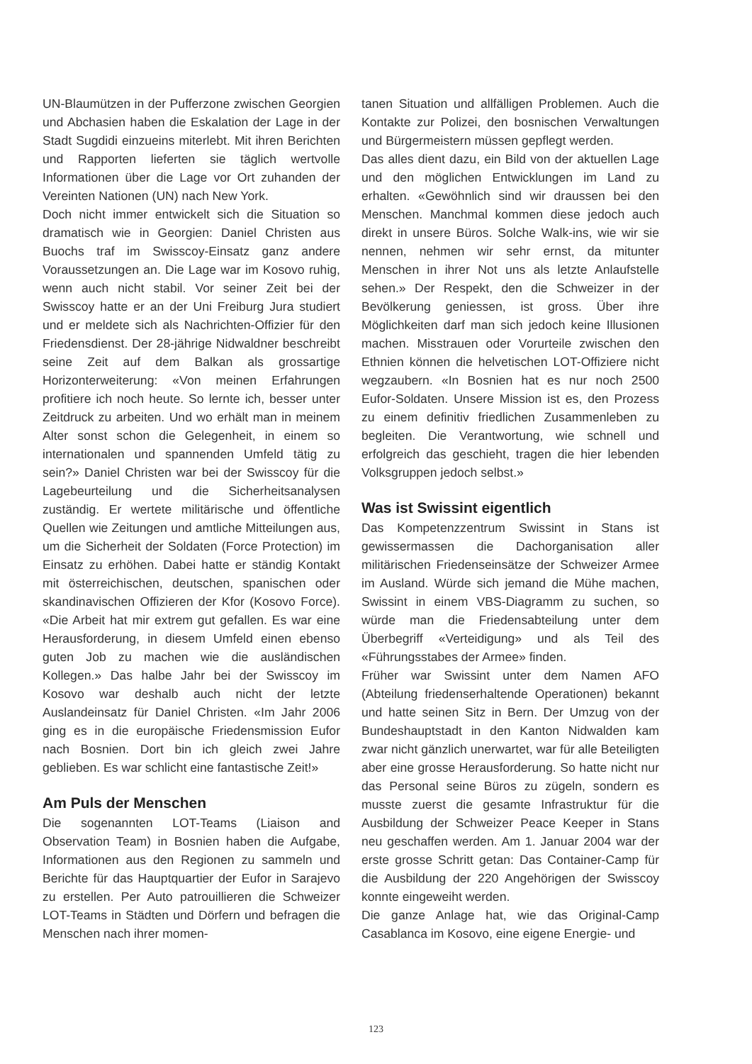UN-Blaumützen in der Pufferzone zwischen Georgien und Abchasien haben die Eskalation der Lage in der Stadt Sugdidi einzueins miterlebt. Mit ihren Berichten und Rapporten lieferten sie täglich wertvolle Informationen über die Lage vor Ort zuhanden der Vereinten Nationen (UN) nach New York.
Doch nicht immer entwickelt sich die Situation so dramatisch wie in Georgien: Daniel Christen aus Buochs traf im Swisscoy-Einsatz ganz andere Voraussetzungen an. Die Lage war im Kosovo ruhig, wenn auch nicht stabil. Vor seiner Zeit bei der Swisscoy hatte er an der Uni Freiburg Jura studiert und er meldete sich als Nachrichten-Offizier für den Friedensdienst. Der 28-jährige Nidwaldner beschreibt seine Zeit auf dem Balkan als grossartige Horizonterweiterung: «Von meinen Erfahrungen profitiere ich noch heute. So lernte ich, besser unter Zeitdruck zu arbeiten. Und wo erhält man in meinem Alter sonst schon die Gelegenheit, in einem so internationalen und spannenden Umfeld tätig zu sein?» Daniel Christen war bei der Swisscoy für die Lagebeurteilung und die Sicherheitsanalysen zuständig. Er wertete militärische und öffentliche Quellen wie Zeitungen und amtliche Mitteilungen aus, um die Sicherheit der Soldaten (Force Protection) im Einsatz zu erhöhen. Dabei hatte er ständig Kontakt mit österreichischen, deutschen, spanischen oder skandinavischen Offizieren der Kfor (Kosovo Force). «Die Arbeit hat mir extrem gut gefallen. Es war eine Herausforderung, in diesem Umfeld einen ebenso guten Job zu machen wie die ausländischen Kollegen.» Das halbe Jahr bei der Swisscoy im Kosovo war deshalb auch nicht der letzte Auslandeinsatz für Daniel Christen. «Im Jahr 2006 ging es in die europäische Friedensmission Eufor nach Bosnien. Dort bin ich gleich zwei Jahre geblieben. Es war schlicht eine fantastische Zeit!»
Am Puls der Menschen
Die sogenannten LOT-Teams (Liaison and Observation Team) in Bosnien haben die Aufgabe, Informationen aus den Regionen zu sammeln und Berichte für das Hauptquartier der Eufor in Sarajevo zu erstellen. Per Auto patrouillieren die Schweizer LOT-Teams in Städten und Dörfern und befragen die Menschen nach ihrer momen-
tanen Situation und allfälligen Problemen. Auch die Kontakte zur Polizei, den bosnischen Verwaltungen und Bürgermeistern müssen gepflegt werden.
Das alles dient dazu, ein Bild von der aktuellen Lage und den möglichen Entwicklungen im Land zu erhalten. «Gewöhnlich sind wir draussen bei den Menschen. Manchmal kommen diese jedoch auch direkt in unsere Büros. Solche Walk-ins, wie wir sie nennen, nehmen wir sehr ernst, da mitunter Menschen in ihrer Not uns als letzte Anlaufstelle sehen.» Der Respekt, den die Schweizer in der Bevölkerung geniessen, ist gross. Über ihre Möglichkeiten darf man sich jedoch keine Illusionen machen. Misstrauen oder Vorurteile zwischen den Ethnien können die helvetischen LOT-Offiziere nicht wegzaubern. «In Bosnien hat es nur noch 2500 Eufor-Soldaten. Unsere Mission ist es, den Prozess zu einem definitiv friedlichen Zusammenleben zu begleiten. Die Verantwortung, wie schnell und erfolgreich das geschieht, tragen die hier lebenden Volksgruppen jedoch selbst.»
Was ist Swissint eigentlich
Das Kompetenzzentrum Swissint in Stans ist gewissermassen die Dachorganisation aller militärischen Friedenseinsätze der Schweizer Armee im Ausland. Würde sich jemand die Mühe machen, Swissint in einem VBS-Diagramm zu suchen, so würde man die Friedensabteilung unter dem Überbegriff «Verteidigung» und als Teil des «Führungsstabes der Armee» finden.
Früher war Swissint unter dem Namen AFO (Abteilung friedenserhaltende Operationen) bekannt und hatte seinen Sitz in Bern. Der Umzug von der Bundeshauptstadt in den Kanton Nidwalden kam zwar nicht gänzlich unerwartet, war für alle Beteiligten aber eine grosse Herausforderung. So hatte nicht nur das Personal seine Büros zu zügeln, sondern es musste zuerst die gesamte Infrastruktur für die Ausbildung der Schweizer Peace Keeper in Stans neu geschaffen werden. Am 1. Januar 2004 war der erste grosse Schritt getan: Das Container-Camp für die Ausbildung der 220 Angehörigen der Swisscoy konnte eingeweiht werden.
Die ganze Anlage hat, wie das Original-Camp Casablanca im Kosovo, eine eigene Energie- und
123